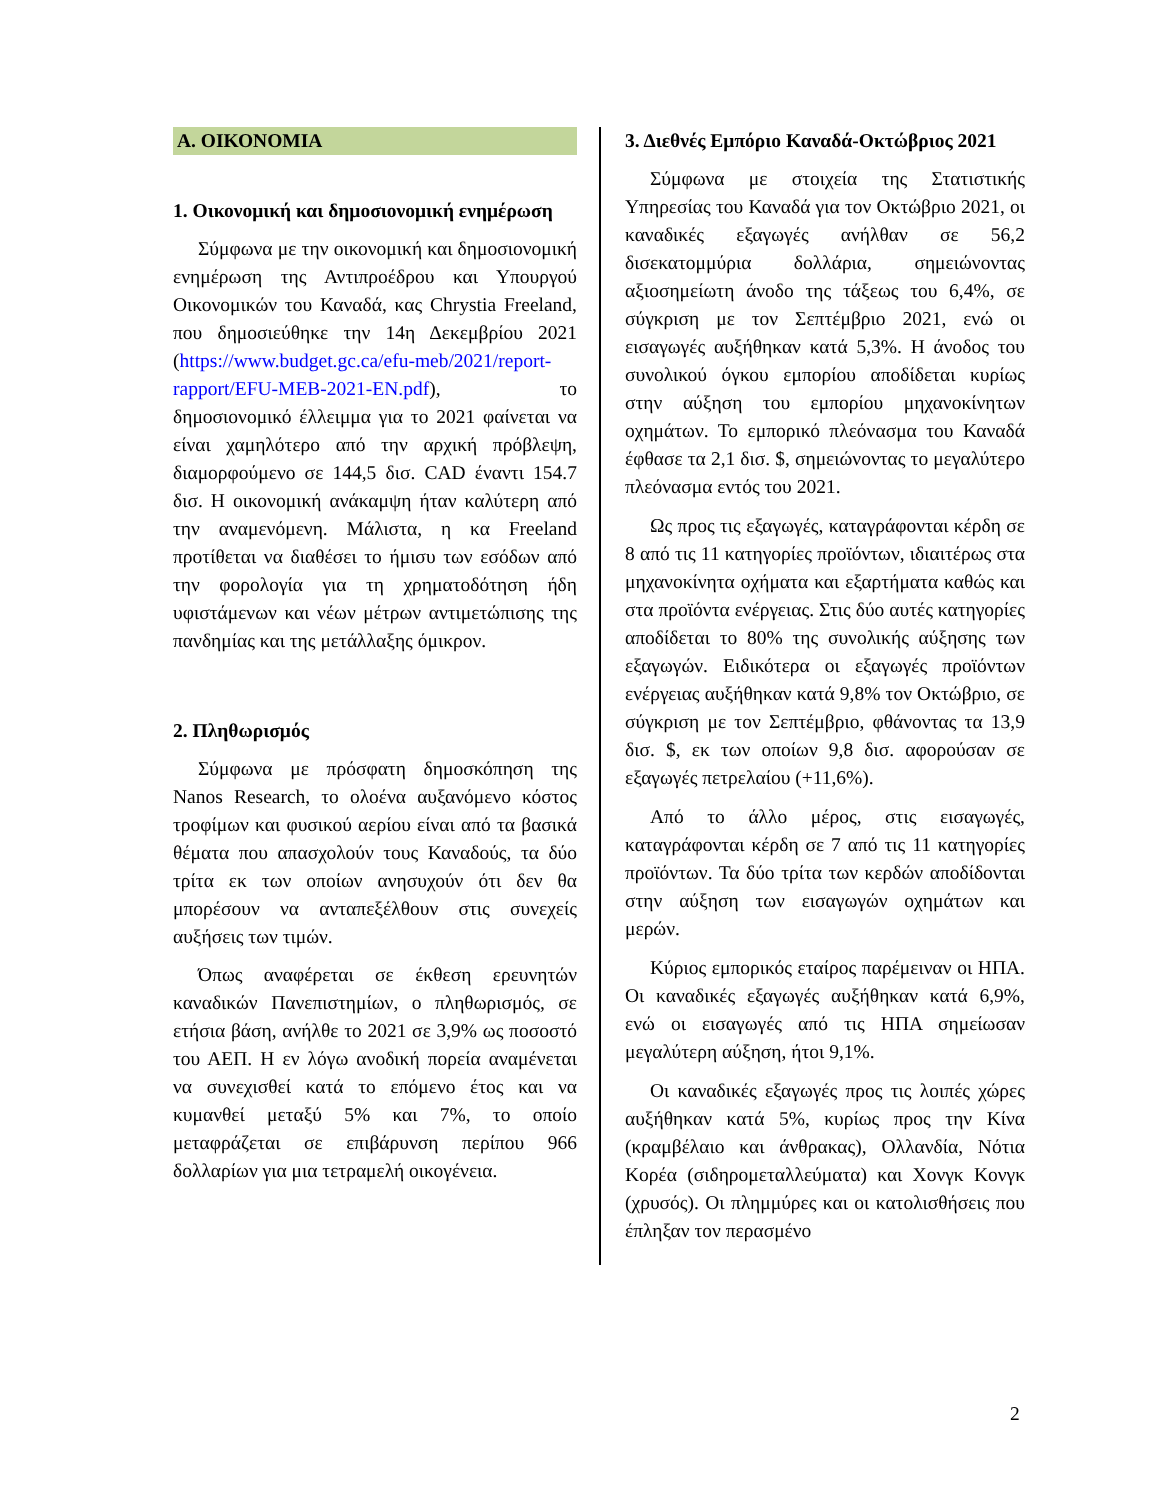Α. ΟΙΚΟΝΟΜΙΑ
1. Οικονομική και δημοσιονομική ενημέρωση
Σύμφωνα με την οικονομική και δημοσιονομική ενημέρωση της Αντιπροέδρου και Υπουργού Οικονομικών του Καναδά, κας Chrystia Freeland, που δημοσιεύθηκε την 14η Δεκεμβρίου 2021 (https://www.budget.gc.ca/efu-meb/2021/report-rapport/EFU-MEB-2021-EN.pdf), το δημοσιονομικό έλλειμμα για το 2021 φαίνεται να είναι χαμηλότερο από την αρχική πρόβλεψη, διαμορφούμενο σε 144,5 δισ. CAD έναντι 154.7 δισ. Η οικονομική ανάκαμψη ήταν καλύτερη από την αναμενόμενη. Μάλιστα, η κα Freeland προτίθεται να διαθέσει το ήμισυ των εσόδων από την φορολογία για τη χρηματοδότηση ήδη υφιστάμενων και νέων μέτρων αντιμετώπισης της πανδημίας και της μετάλλαξης όμικρον.
2. Πληθωρισμός
Σύμφωνα με πρόσφατη δημοσκόπηση της Nanos Research, το ολοένα αυξανόμενο κόστος τροφίμων και φυσικού αερίου είναι από τα βασικά θέματα που απασχολούν τους Καναδούς, τα δύο τρίτα εκ των οποίων ανησυχούν ότι δεν θα μπορέσουν να ανταπεξέλθουν στις συνεχείς αυξήσεις των τιμών.
Όπως αναφέρεται σε έκθεση ερευνητών καναδικών Πανεπιστημίων, ο πληθωρισμός, σε ετήσια βάση, ανήλθε το 2021 σε 3,9% ως ποσοστό του ΑΕΠ. Η εν λόγω ανοδική πορεία αναμένεται να συνεχισθεί κατά το επόμενο έτος και να κυμανθεί μεταξύ 5% και 7%, το οποίο μεταφράζεται σε επιβάρυνση περίπου 966 δολλαρίων για μια τετραμελή οικογένεια.
3. Διεθνές Εμπόριο Καναδά-Οκτώβριος 2021
Σύμφωνα με στοιχεία της Στατιστικής Υπηρεσίας του Καναδά για τον Οκτώβριο 2021, οι καναδικές εξαγωγές ανήλθαν σε 56,2 δισεκατομμύρια δολλάρια, σημειώνοντας αξιοσημείωτη άνοδο της τάξεως του 6,4%, σε σύγκριση με τον Σεπτέμβριο 2021, ενώ οι εισαγωγές αυξήθηκαν κατά 5,3%. Η άνοδος του συνολικού όγκου εμπορίου αποδίδεται κυρίως στην αύξηση του εμπορίου μηχανοκίνητων οχημάτων. Το εμπορικό πλεόνασμα του Καναδά έφθασε τα 2,1 δισ. $, σημειώνοντας το μεγαλύτερο πλεόνασμα εντός του 2021.
Ως προς τις εξαγωγές, καταγράφονται κέρδη σε 8 από τις 11 κατηγορίες προϊόντων, ιδιαιτέρως στα μηχανοκίνητα οχήματα και εξαρτήματα καθώς και στα προϊόντα ενέργειας. Στις δύο αυτές κατηγορίες αποδίδεται το 80% της συνολικής αύξησης των εξαγωγών. Ειδικότερα οι εξαγωγές προϊόντων ενέργειας αυξήθηκαν κατά 9,8% τον Οκτώβριο, σε σύγκριση με τον Σεπτέμβριο, φθάνοντας τα 13,9 δισ. $, εκ των οποίων 9,8 δισ. αφορούσαν σε εξαγωγές πετρελαίου (+11,6%).
Από το άλλο μέρος, στις εισαγωγές, καταγράφονται κέρδη σε 7 από τις 11 κατηγορίες προϊόντων. Τα δύο τρίτα των κερδών αποδίδονται στην αύξηση των εισαγωγών οχημάτων και μερών.
Κύριος εμπορικός εταίρος παρέμειναν οι ΗΠΑ. Οι καναδικές εξαγωγές αυξήθηκαν κατά 6,9%, ενώ οι εισαγωγές από τις ΗΠΑ σημείωσαν μεγαλύτερη αύξηση, ήτοι 9,1%.
Οι καναδικές εξαγωγές προς τις λοιπές χώρες αυξήθηκαν κατά 5%, κυρίως προς την Κίνα (κραμβέλαιο και άνθρακας), Ολλανδία, Νότια Κορέα (σιδηρομεταλλεύματα) και Χονγκ Κονγκ (χρυσός). Οι πλημμύρες και οι κατολισθήσεις που έπληξαν τον περασμένο
2